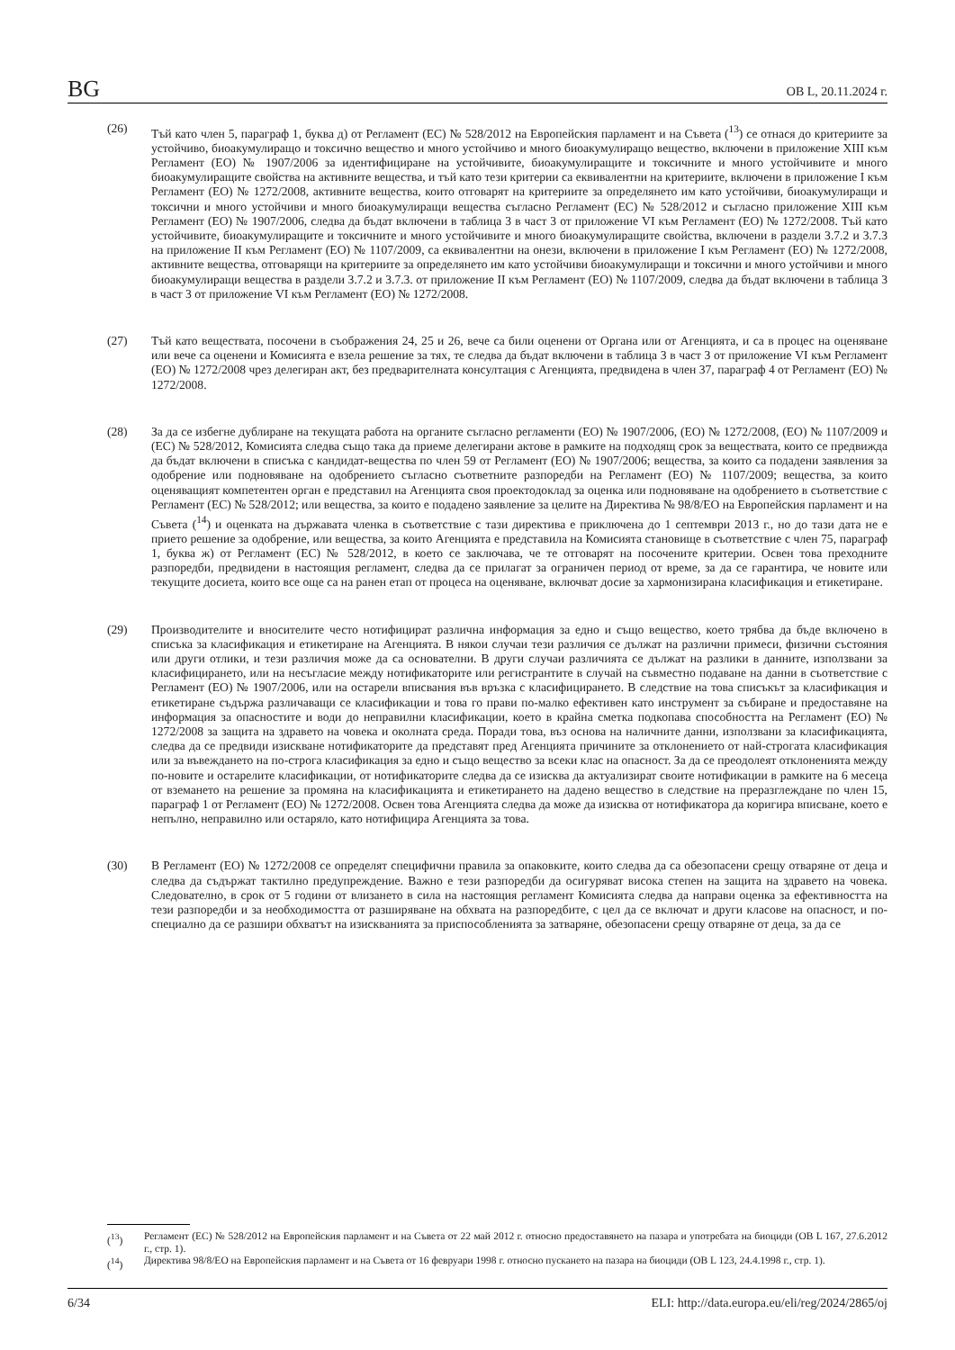BG OB L, 20.11.2024 г.
(26) Тъй като член 5, параграф 1, буква д) от Регламент (ЕС) № 528/2012 на Европейския парламент и на Съвета (<sup>13</sup>) се отнася до критериите за устойчиво, биоакумулиращо и токсично вещество и много устойчиво и много биоакумулиращо вещество, включени в приложение XIII към Регламент (ЕО) № 1907/2006 за идентифициране на устойчивите, биоакумулиращите и токсичните и много устойчивите и много биоакумулиращите свойства на активните вещества, и тъй като тези критерии са еквивалентни на критериите, включени в приложение I към Регламент (ЕО) № 1272/2008, активните вещества, които отговарят на критериите за определянето им като устойчиви, биоакумулиращи и токсични и много устойчиви и много биоакумулиращи вещества съгласно Регламент (ЕС) № 528/2012 и съгласно приложение XIII към Регламент (ЕО) № 1907/2006, следва да бъдат включени в таблица 3 в част 3 от приложение VI към Регламент (ЕО) № 1272/2008. Тъй като устойчивите, биоакумулиращите и токсичните и много устойчивите и много биоакумулиращите свойства, включени в раздели 3.7.2 и 3.7.3 на приложение II към Регламент (ЕО) № 1107/2009, са еквивалентни на онези, включени в приложение I към Регламент (ЕО) № 1272/2008, активните вещества, отговарящи на критериите за определянето им като устойчиви биоакумулиращи и токсични и много устойчиви и много биоакумулиращи вещества в раздели 3.7.2 и 3.7.3. от приложение II към Регламент (ЕО) № 1107/2009, следва да бъдат включени в таблица 3 в част 3 от приложение VI към Регламент (ЕО) № 1272/2008.
(27) Тъй като веществата, посочени в съображения 24, 25 и 26, вече са били оценени от Органа или от Агенцията, и са в процес на оценяване или вече са оценени и Комисията е взела решение за тях, те следва да бъдат включени в таблица 3 в част 3 от приложение VI към Регламент (ЕО) № 1272/2008 чрез делегиран акт, без предварителната консултация с Агенцията, предвидена в член 37, параграф 4 от Регламент (ЕО) № 1272/2008.
(28) За да се избегне дублиране на текущата работа на органите съгласно регламенти (ЕО) № 1907/2006, (ЕО) № 1272/2008, (ЕО) № 1107/2009 и (ЕС) № 528/2012, Комисията следва също така да приеме делегирани актове в рамките на подходящ срок за веществата, които се предвижда да бъдат включени в списъка с кандидат-вещества по член 59 от Регламент (ЕО) № 1907/2006; вещества, за които са подадени заявления за одобрение или подновяване на одобрението съгласно съответните разпоредби на Регламент (ЕО) № 1107/2009; вещества, за които оценяващият компетентен орган е представил на Агенцията своя проектодоклад за оценка или подновяване на одобрението в съответствие с Регламент (ЕС) № 528/2012; или вещества, за които е подадено заявление за целите на Директива № 98/8/ЕО на Европейския парламент и на Съвета (<sup>14</sup>) и оценката на държавата членка в съответствие с тази директива е приключена до 1 септември 2013 г., но до тази дата не е прието решение за одобрение, или вещества, за които Агенцията е представила на Комисията становище в съответствие с член 75, параграф 1, буква ж) от Регламент (ЕС) № 528/2012, в което се заключава, че те отговарят на посочените критерии. Освен това преходните разпоредби, предвидени в настоящия регламент, следва да се прилагат за ограничен период от време, за да се гарантира, че новите или текущите досиета, които все още са на ранен етап от процеса на оценяване, включват досие за хармонизирана класификация и етикетиране.
(29) Производителите и вносителите често нотифицират различна информация за едно и също вещество, което трябва да бъде включено в списъка за класификация и етикетиране на Агенцията. В някои случаи тези различия се дължат на различни примеси, физични състояния или други отлики, и тези различия може да са основателни. В други случаи различията се дължат на разлики в данните, използвани за класифицирането, или на несъгласие между нотификаторите или регистрантите в случай на съвместно подаване на данни в съответствие с Регламент (ЕО) № 1907/2006, или на остарели вписвания във връзка с класифицирането. В следствие на това списъкът за класификация и етикетиране съдържа различаващи се класификации и това го прави по-малко ефективен като инструмент за събиране и предоставяне на информация за опасностите и води до неправилни класификации, което в крайна сметка подкопава способността на Регламент (ЕО) № 1272/2008 за защита на здравето на човека и околната среда. Поради това, въз основа на наличните данни, използвани за класификацията, следва да се предвиди изискване нотификаторите да представят пред Агенцията причините за отклонението от най-строгата класификация или за въвеждането на по-строга класификация за едно и също вещество за всеки клас на опасност. За да се преодолеят отклоненията между по-новите и остарелите класификации, от нотификаторите следва да се изисква да актуализират своите нотификации в рамките на 6 месеца от вземането на решение за промяна на класификацията и етикетирането на дадено вещество в следствие на преразглеждане по член 15, параграф 1 от Регламент (ЕО) № 1272/2008. Освен това Агенцията следва да може да изисква от нотификатора да коригира вписване, което е непълно, неправилно или остаряло, като нотифицира Агенцията за това.
(30) В Регламент (ЕО) № 1272/2008 се определят специфични правила за опаковките, които следва да са обезопасени срещу отваряне от деца и следва да съдържат тактилно предупреждение. Важно е тези разпоредби да осигуряват висока степен на защита на здравето на човека. Следователно, в срок от 5 години от влизането в сила на настоящия регламент Комисията следва да направи оценка за ефективността на тези разпоредби и за необходимостта от разширяване на обхвата на разпоредбите, с цел да се включат и други класове на опасност, и по-специално да се разшири обхватът на изискванията за приспособленията за затваряне, обезопасени срещу отваряне от деца, за да се
(<sup>13</sup>) Регламент (ЕС) № 528/2012 на Европейския парламент и на Съвета от 22 май 2012 г. относно предоставянето на пазара и употребата на биоциди (OB L 167, 27.6.2012 г., стр. 1).
(<sup>14</sup>) Директива 98/8/ЕО на Европейския парламент и на Съвета от 16 февруари 1998 г. относно пускането на пазара на биоциди (OB L 123, 24.4.1998 г., стр. 1).
6/34 ELI: http://data.europa.eu/eli/reg/2024/2865/oj